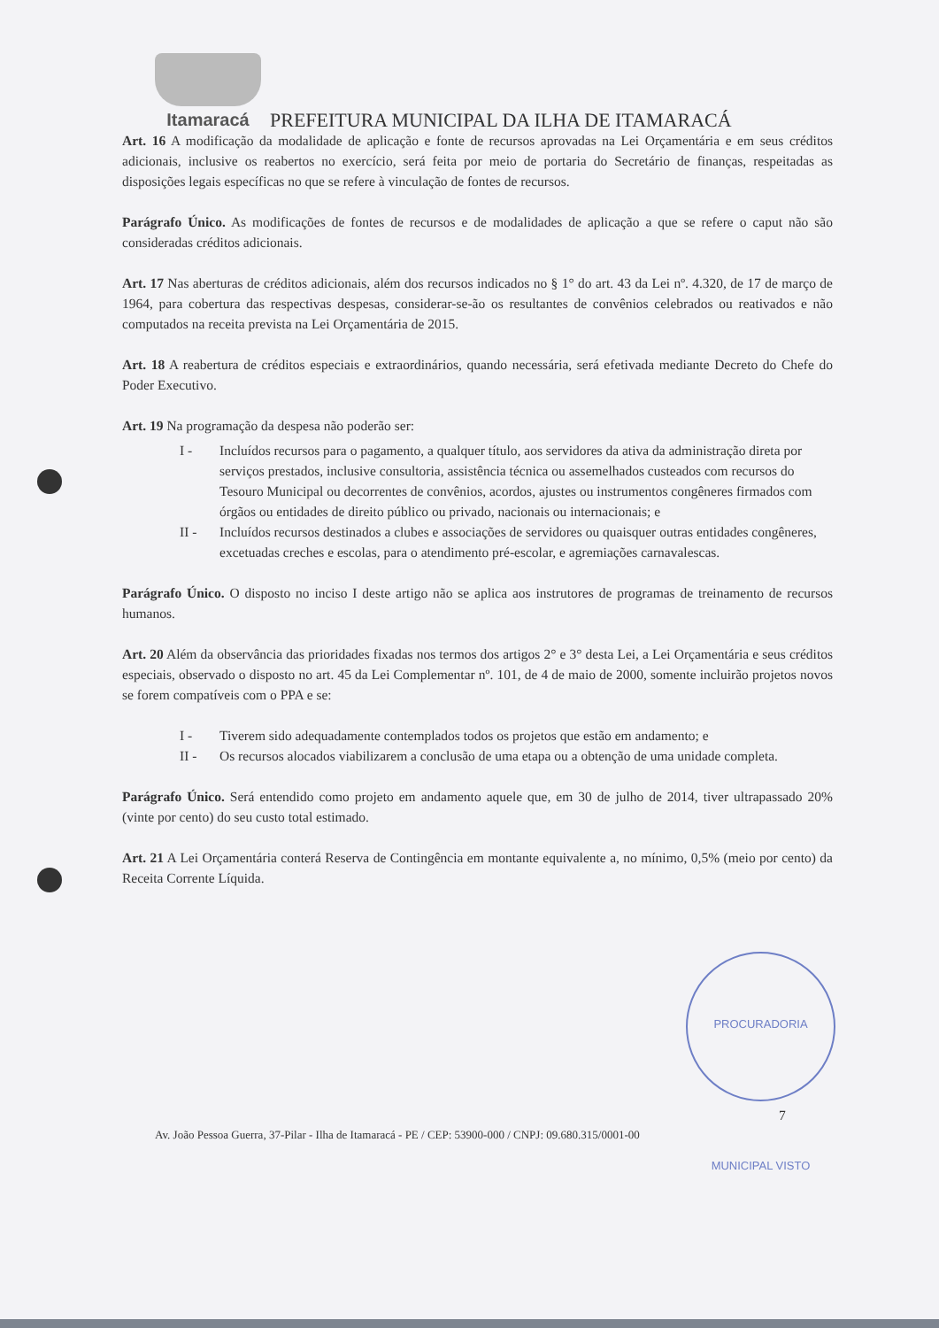Itamaracá
PREFEITURA MUNICIPAL DA ILHA DE ITAMARACÁ
Art. 16 A modificação da modalidade de aplicação e fonte de recursos aprovadas na Lei Orçamentária e em seus créditos adicionais, inclusive os reabertos no exercício, será feita por meio de portaria do Secretário de finanças, respeitadas as disposições legais específicas no que se refere à vinculação de fontes de recursos.
Parágrafo Único. As modificações de fontes de recursos e de modalidades de aplicação a que se refere o caput não são consideradas créditos adicionais.
Art. 17 Nas aberturas de créditos adicionais, além dos recursos indicados no § 1° do art. 43 da Lei nº. 4.320, de 17 de março de 1964, para cobertura das respectivas despesas, considerar-se-ão os resultantes de convênios celebrados ou reativados e não computados na receita prevista na Lei Orçamentária de 2015.
Art. 18 A reabertura de créditos especiais e extraordinários, quando necessária, será efetivada mediante Decreto do Chefe do Poder Executivo.
Art. 19 Na programação da despesa não poderão ser:
I - Incluídos recursos para o pagamento, a qualquer título, aos servidores da ativa da administração direta por serviços prestados, inclusive consultoria, assistência técnica ou assemelhados custeados com recursos do Tesouro Municipal ou decorrentes de convênios, acordos, ajustes ou instrumentos congêneres firmados com órgãos ou entidades de direito público ou privado, nacionais ou internacionais; e
II - Incluídos recursos destinados a clubes e associações de servidores ou quaisquer outras entidades congêneres, excetuadas creches e escolas, para o atendimento pré-escolar, e agremiações carnavalescas.
Parágrafo Único. O disposto no inciso I deste artigo não se aplica aos instrutores de programas de treinamento de recursos humanos.
Art. 20 Além da observância das prioridades fixadas nos termos dos artigos 2° e 3° desta Lei, a Lei Orçamentária e seus créditos especiais, observado o disposto no art. 45 da Lei Complementar nº. 101, de 4 de maio de 2000, somente incluirão projetos novos se forem compatíveis com o PPA e se:
I - Tiverem sido adequadamente contemplados todos os projetos que estão em andamento; e
II - Os recursos alocados viabilizarem a conclusão de uma etapa ou a obtenção de uma unidade completa.
Parágrafo Único. Será entendido como projeto em andamento aquele que, em 30 de julho de 2014, tiver ultrapassado 20% (vinte por cento) do seu custo total estimado.
Art. 21 A Lei Orçamentária conterá Reserva de Contingência em montante equivalente a, no mínimo, 0,5% (meio por cento) da Receita Corrente Líquida.
PROCURADORIA MUNICIPAL VISTO
7
Av. João Pessoa Guerra, 37-Pilar - Ilha de Itamaracá - PE / CEP: 53900-000 / CNPJ: 09.680.315/0001-00